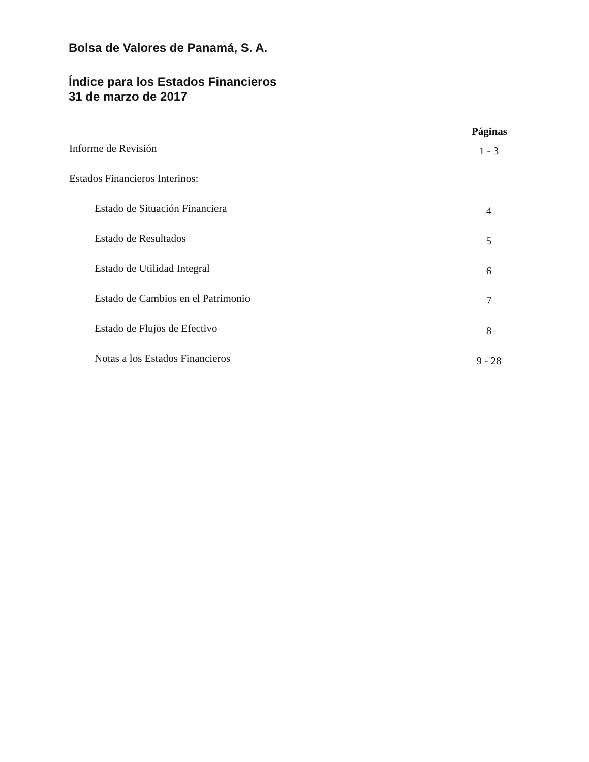Bolsa de Valores de Panamá, S. A.
Índice para los Estados Financieros
31 de marzo de 2017
| | Páginas |
| --- | --- |
| Informe de Revisión | 1 - 3 |
| Estados Financieros Interinos: | |
| Estado de Situación Financiera | 4 |
| Estado de Resultados | 5 |
| Estado de Utilidad Integral | 6 |
| Estado de Cambios en el Patrimonio | 7 |
| Estado de Flujos de Efectivo | 8 |
| Notas a los Estados Financieros | 9 - 28 |